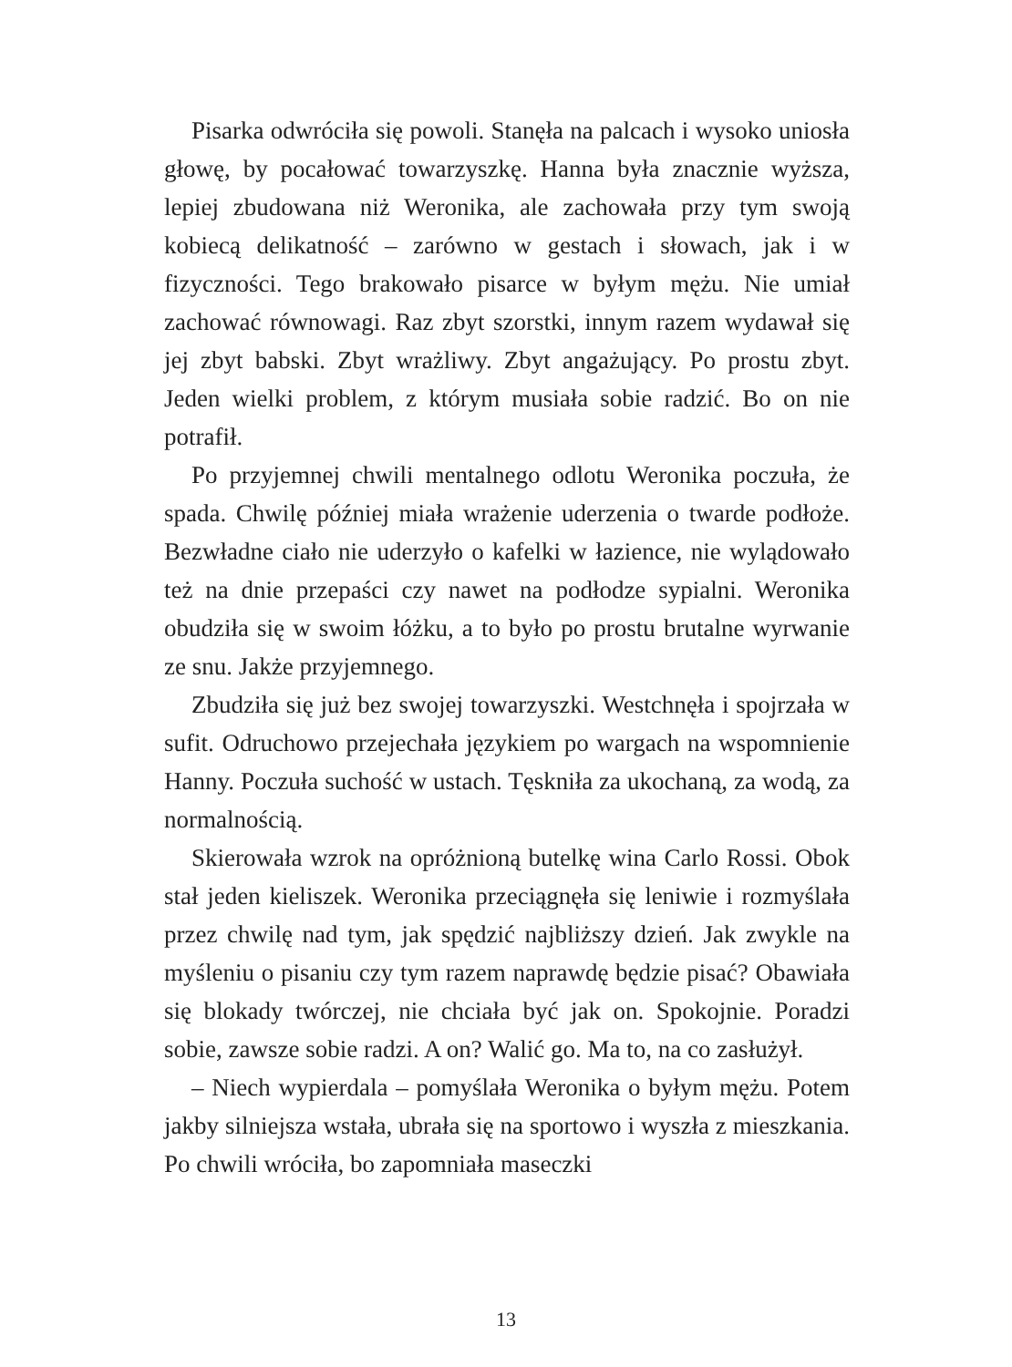Pisarka odwróciła się powoli. Stanęła na palcach i wysoko uniosła głowę, by pocałować towarzyszkę. Hanna była znacznie wyższa, lepiej zbudowana niż Weronika, ale zachowała przy tym swoją kobiecą delikatność – zarówno w gestach i słowach, jak i w fizyczności. Tego brakowało pisarce w byłym mężu. Nie umiał zachować równowagi. Raz zbyt szorstki, innym razem wydawał się jej zbyt babski. Zbyt wrażliwy. Zbyt angażujący. Po prostu zbyt. Jeden wielki problem, z którym musiała sobie radzić. Bo on nie potrafił.
Po przyjemnej chwili mentalnego odlotu Weronika poczuła, że spada. Chwilę później miała wrażenie uderzenia o twarde podłoże. Bezwładne ciało nie uderzyło o kafelki w łazience, nie wylądowało też na dnie przepaści czy nawet na podłodze sypialni. Weronika obudziła się w swoim łóżku, a to było po prostu brutalne wyrwanie ze snu. Jakże przyjemnego.
Zbudziła się już bez swojej towarzyszki. Westchnęła i spojrzała w sufit. Odruchowo przejechała językiem po wargach na wspomnienie Hanny. Poczuła suchość w ustach. Tęskniła za ukochaną, za wodą, za normalnością.
Skierowała wzrok na opróżnioną butelkę wina Carlo Rossi. Obok stał jeden kieliszek. Weronika przeciągnęła się leniwie i rozmyślała przez chwilę nad tym, jak spędzić najbliższy dzień. Jak zwykle na myśleniu o pisaniu czy tym razem naprawdę będzie pisać? Obawiała się blokady twórczej, nie chciała być jak on. Spokojnie. Poradzi sobie, zawsze sobie radzi. A on? Walić go. Ma to, na co zasłużył.
– Niech wypierdala – pomyślała Weronika o byłym mężu. Potem jakby silniejsza wstała, ubrała się na sportowo i wyszła z mieszkania. Po chwili wróciła, bo zapomniała maseczki
13